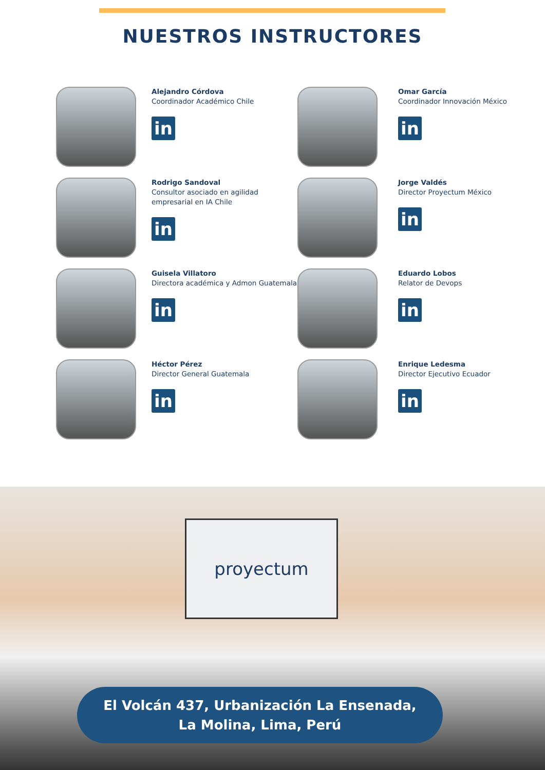NUESTROS INSTRUCTORES
Alejandro Córdova
Coordinador Académico Chile
in
Omar García
Coordinador Innovación México
in
Rodrigo Sandoval
Consultor asociado en agilidad
empresarial en IA Chile
in
Jorge Valdés
Director Proyectum México
in
Guisela Villatoro
Directora académica y Admon Guatemala
in
Eduardo Lobos
Relator de Devops
in
Héctor Pérez
Director General Guatemala
in
Enrique Ledesma
Director Ejecutivo Ecuador
in
proyectum
El Volcán 437, Urbanización La Ensenada,
La Molina, Lima, Perú